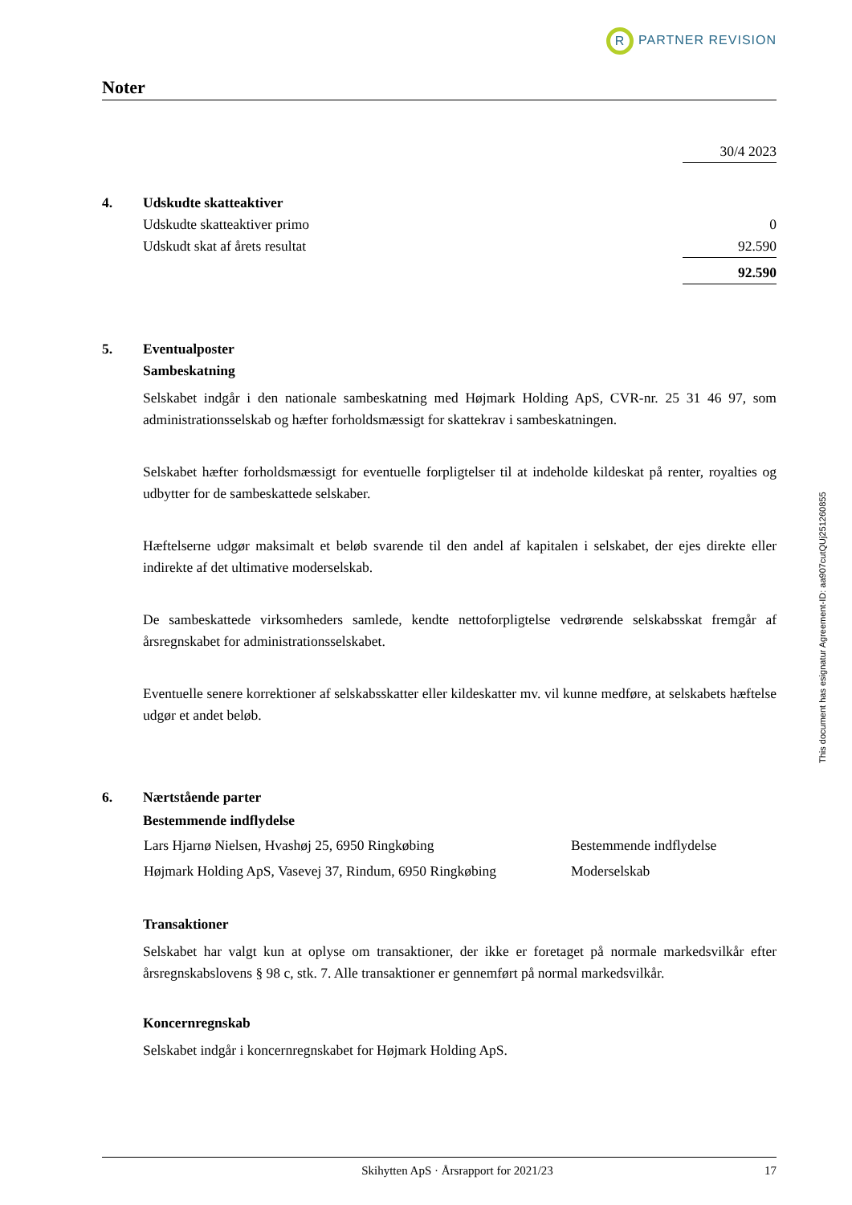R PARTNER REVISION
Noter
| | | 30/4 2023 |
| 4. | Udskudte skatteaktiver | |
| | Udskudte skatteaktiver primo | 0 |
| | Udskudt skat af årets resultat | 92.590 |
| | | 92.590 |
5. Eventualposter
Sambeskatning
Selskabet indgår i den nationale sambeskatning med Højmark Holding ApS, CVR-nr. 25 31 46 97, som administrationsselskab og hæfter forholdsmæssigt for skattekrav i sambeskatningen.
Selskabet hæfter forholdsmæssigt for eventuelle forpligtelser til at indeholde kildeskat på renter, royalties og udbytter for de sambeskattede selskaber.
Hæftelserne udgør maksimalt et beløb svarende til den andel af kapitalen i selskabet, der ejes direkte eller indirekte af det ultimative moderselskab.
De sambeskattede virksomheders samlede, kendte nettoforpligtelse vedrørende selskabsskat fremgår af årsregnskabet for administrationsselskabet.
Eventuelle senere korrektioner af selskabsskatter eller kildeskatter mv. vil kunne medføre, at selskabets hæftelse udgør et andet beløb.
6. Nærtstående parter
Bestemmende indflydelse
| Lars Hjarnø Nielsen, Hvashøj 25, 6950 Ringkøbing | Bestemmende indflydelse |
| Højmark Holding ApS, Vasevej 37, Rindum, 6950 Ringkøbing | Moderselskab |
Transaktioner
Selskabet har valgt kun at oplyse om transaktioner, der ikke er foretaget på normale markedsvilkår efter årsregnskabslovens § 98 c, stk. 7. Alle transaktioner er gennemført på normal markedsvilkår.
Koncernregnskab
Selskabet indgår i koncernregnskabet for Højmark Holding ApS.
This document has esignatur Agreement-ID: aa907cutQUj251260855
Skihytten ApS · Årsrapport for 2021/23 17